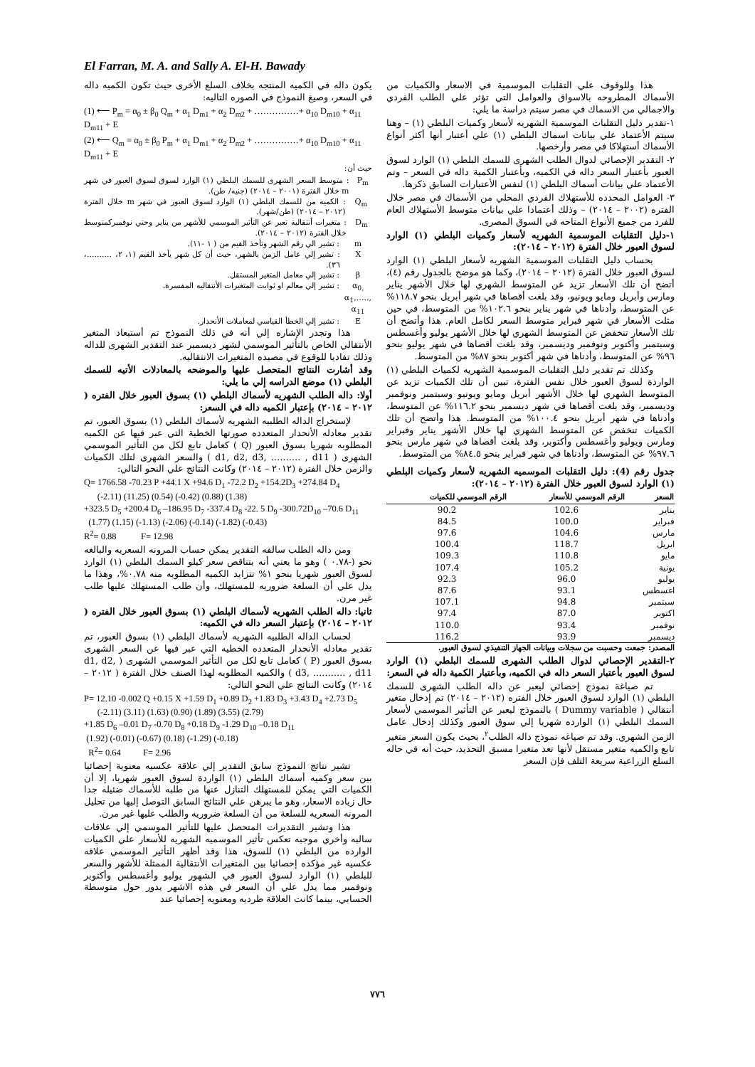El Farran, M. A. and Sally A. El-H. Bawady
هذا وللوقوف علي التقلبات الموسمية في الاسعار والكميات من الأسماك المطروحه بالاسواق والعوامل التي تؤثر علي الطلب الفردي والاجمالي من الاسماك في مصر سيتم دراسة ما يلي:
١-تقدير دليل التقلبات الموسمية الشهريه لأسعار وكميات البلطي (١) – وهنا سيتم الأعتماد علي بيانات اسماك البلطي (١) علي أعتبار أنها أكثر أنواع الأسماك أستهلاكا في مصر وأرخصها.
٢- التقدير الإحصائي لدوال الطلب الشهرى للسمك البلطي (١) الوارد لسوق العبور بأعتبار السعر داله في الكميه، وبأعتبار الكمية داله في السعر – وتم الأعتماد علي بيانات أسماك البلطي (١) لنفس الأعتبارات السابق ذكرها.
٣- العوامل المحدده للأستهلاك الفردي المحلي من الأسماك في مصر خلال الفتره (٢٠٠٢ – ٢٠١٤) – وذلك أعتمادا علي بيانات متوسط الأستهلاك العام للفرد من جميع الأنواع المتاحه في السوق المصرى.
١-دليل التقلبات الموسمية الشهريه لأسعار وكميات البلطي (١) الوارد لسوق العبور خلال الفترة (٢٠١٢ – ٢٠١٤):
بحساب دليل التقلبات الموسمية الشهريه لأسعار البلطي (١) الوارد لسوق العبور خلال الفترة (٢٠١٢ – ٢٠١٤)، وكما هو موضح بالجدول رقم (٤)، أتضح أن تلك الأسعار تزيد عن المتوسط الشهري لها خلال الأشهر يناير ومارس وأبريل ومايو ويونيو، وقد بلغت أقصاها في شهر أبريل بنحو ١١٨.٧% عن المتوسط، وأدناها في شهر يناير بنحو ١٠٢.٦% من المتوسط، في حين مثلت الأسعار في شهر فبراير متوسط السعر لكامل العام. هذا وأتضح أن تلك الأسعار تنخفض عن المتوسط الشهري لها خلال الأشهر يوليو وأغسطس وسبتمبر وأكتوبر ونوفمبر وديسمبر، وقد بلغت أقصاها في شهر يوليو بنحو ٩٦% عن المتوسط، وأدناها في شهر أكتوبر بنحو ٨٧% من المتوسط.
وكذلك تم تقدير دليل التقلبات الموسمية الشهريه لكميات البلطي (١) الواردة لسوق العبور خلال نفس الفترة، تبين أن تلك الكميات تزيد عن المتوسط الشهري لها خلال الأشهر أبريل ومايو ويونيو وسبتمبر ونوفمبر وديسمبر، وقد بلغت أقصاها في شهر ديسمبر بنحو ١١٦.٢% عن المتوسط، وأدناها في شهر أبريل بنحو ١٠٠.٤% من المتوسط. هذا وأتضح أن تلك الكميات تنخفض عن المتوسط الشهري لها خلال الأشهر يناير وفبراير ومارس ويوليو وأغسطس وأكتوبر، وقد بلغت أقصاها في شهر مارس بنحو ٩٧.٦% عن المتوسط، وأدناها في شهر فبراير بنحو ٨٤.٥% من المتوسط.
جدول رقم (4): دليل التقلبات الموسميه الشهريه لأسعار وكميات البلطي (١) الوارد لسوق العبور خلال الفترة (٢٠١٢ – ٢٠١٤):
| السعر | الرقم الموسمي للأسعار | الرقم الموسمي للكميات |
| --- | --- | --- |
| يناير | 102.6 | 90.2 |
| فبراير | 100.0 | 84.5 |
| مارس | 104.6 | 97.6 |
| ابريل | 118.7 | 100.4 |
| مايو | 110.8 | 109.3 |
| يونية | 105.2 | 107.4 |
| يوليو | 96.0 | 92.3 |
| اغسطس | 93.1 | 87.6 |
| سبتمبر | 94.8 | 107.1 |
| اكتوبر | 87.0 | 97.4 |
| نوفمبر | 93.4 | 110.0 |
| ديسمبر | 93.9 | 116.2 |
المصدر: جمعت وحسبت من سجلات وبيانات الجهاز التنفيذي لسوق العبور.
٢-التقدير الإحصائي لدوال الطلب الشهرى للسمك البلطي (١) الوارد لسوق العبور بأعتبار السعر داله في الكميه، وبأعتبار الكمية داله في السعر:
تم صياغة نموذج إحصائي ليعبر عن داله الطلب الشهرى للسمك البلطي (١) الوارد لسوق العبور خلال الفتره (٢٠١٢ – ٢٠١٤) تم إدخال متغير أنتقالي ( Dummy variable ) بالنموذج ليعبر عن التأثير الموسمي لأسعار السمك البلطي (١) الوارده شهريا إلي سوق العبور وكذلك إدخال عامل الزمن الشهري. وقد تم صياغه نموذج داله الطلب<sup>٢</sup>، بحيث يكون السعر متغير تابع والكميه متغير مستقل لأنها تعد متغيرا مسبق التحديد، حيث أنه في حاله السلع الزراعية سريعة التلف فإن السعر
يكون داله في الكميه المنتجه بخلاف السلع الأخرى حيث تكون الكميه داله في السعر، وصيغ النموذج في الصوره التاليه:
(1) ⟵ P<sub>m</sub> = α<sub>0</sub> ± β<sub>0</sub> Q<sub>m</sub> + α<sub>1</sub> D<sub>m1</sub> + α<sub>2</sub> D<sub>m2</sub> + ……………+ α<sub>10</sub> D<sub>m10</sub> + α<sub>11</sub> D<sub>m11</sub> + E
(2) ⟵ Q<sub>m</sub> = α<sub>0</sub> ± β<sub>0</sub> P<sub>m</sub> + α<sub>1</sub> D<sub>m1</sub> + α<sub>2</sub> D<sub>m2</sub> + ……………+ α<sub>10</sub> D<sub>m10</sub> + α<sub>11</sub> D<sub>m11</sub> + E
حيث أن:
P<sub>m</sub> : متوسط السعر الشهرى للسمك البلطي (١) الوارد لسوق لسوق العبور في شهر m خلال الفترة (٢٠٠١ – ٢٠١٤) (جنيه/ طن).
Q<sub>m</sub> : الكميه من للسمك البلطي (١) الوارد لسوق العبور في شهر m خلال الفترة (٢٠١٢ – ٢٠١٤) (طن/شهر).
D<sub>m</sub> : متغيرات أنتقالية تعبر عن التأثير الموسمي للأشهر من يناير وحتي نوفمبركمتوسط خلال الفترة (٢٠١٢ – ٢٠١٤).
m : تشير الي رقم الشهر وتأخذ القيم من ( ١ -١١).
X : تشير إلي عامل الزمن بالشهر، حيث أن كل شهر يأخذ القيم (١، ٢، ..........، ٣٦).
β : تشير إلي معامل المتغير المستقل.
α<sub>0,</sub> α<sub>1</sub>,….., α<sub>11</sub>
: تشير إلي معالم او ثوابت المتغيرات الأنتقاليه المفسرة.
E : تشير إلي الخطأ القياسي لمعاملات الأنحدار.
هذا وتجدر الإشاره إلي أنه في ذلك النموذج تم أستبعاد المتغير الأنتقالي الخاص بالتأثير الموسمي لشهر ديسمبر عند التقدير الشهرى للداله وذلك تفاديا للوقوع في مصيده المتغيرات الانتقاليه.
وقد أشارت النتائج المتحصل عليها والموضحه بالمعادلات الأتيه للسمك البلطي (١) موضع الدراسه إلي ما يلي:
أولا: داله الطلب الشهريه لأسماك البلطي (١) بسوق العبور خلال الفتره ( ٢٠١٢ – ٢٠١٤) بإعتبار الكميه داله في السعر:
لإستخراج الداله الطلبيه الشهريه لأسماك البلطي (١) بسوق العبور، تم تقدير معادله الأنحدار المتعدده صورتها الخطية التي عبر فيها عن الكميه المطلوبه شهريا بسوق العبور (Q ) كعامل تابع لكل من التأثير الموسمي الشهرى ( d1, d2, d3, ………. , d11 ) والسعر الشهرى لتلك الكميات والزمن خلال الفترة (٢٠١٢ – ٢٠١٤) وكانت النتائج علي النحو التالي:
Q= 1766.58 -70.23 P +44.1 X +94.6 D<sub>1</sub> -72.2 D<sub>2</sub> +154.2D<sub>3</sub> +274.84 D<sub>4</sub>
(-2.11) (11.25) (0.54) (-0.42) (0.88) (1.38)
+323.5 D<sub>5</sub> +200.4 D<sub>6</sub> –186.95 D<sub>7</sub> -337.4 D<sub>8</sub> -22. 5 D<sub>9</sub> -300.72D<sub>10</sub> –70.6 D<sub>11</sub>
(1.77) (1.15) (-1.13) (-2.06) (-0.14) (-1.82) (-0.43)
R<sup>2</sup>= 0.88 F= 12.98
ومن داله الطلب سالفه التقدير يمكن حساب المرونه السعريه والبالغه نحو (-٠.٧٨ ) وهو ما يعني أنه بتناقص سعر كيلو السمك البلطي (١) الوارد لسوق العبور شهريا بنحو ١% تتزايد الكميه المطلوبه منه ٠.٧٨%، وهذا ما يدل علي أن السلعة ضروريه للمستهلك، وأن طلب المستهلك عليها طلب غير مرن.
ثانيا: داله الطلب الشهريه لأسماك البلطي (١) بسوق العبور خلال الفتره ( ٢٠١٢ – ٢٠١٤) بإعتبار السعر داله في الكميه:
لحساب الداله الطلبيه الشهريه لأسماك البلطي (١) بسوق العبور، تم تقدير معادله الأنحدار المتعدده الخطيه التي عبر فيها عن السعر الشهرى بسوق العبور (P ) كعامل تابع لكل من التأثير الموسمي الشهرى ( d1, d2, d3, ……….. , d11 ) والكميه المطلوبه لهذا الصنف خلال الفترة ( ٢٠١٢ – ٢٠١٤) وكانت النتائج علي النحو التالي:
P= 12.10 -0.002 Q +0.15 X +1.59 D<sub>1</sub> +0.89 D<sub>2</sub> +1.83 D<sub>3</sub> +3.43 D<sub>4</sub> +2.73 D<sub>5</sub>
(-2.11) (3.11) (1.63) (0.90) (1.89) (3.55) (2.79)
+1.85 D<sub>6</sub> –0.01 D<sub>7</sub> -0.70 D<sub>8</sub> +0.18 D<sub>9</sub> -1.29 D<sub>10</sub> –0.18 D<sub>11</sub>
(1.92) (-0.01) (-0.67) (0.18) (-1.29) (-0.18)
R<sup>2</sup>= 0.64 F= 2.96
تشير نتائج النموذج سابق التقدير إلي علاقة عكسيه معنوية إحصائيا بين سعر وكميه أسماك البلطي (١) الواردة لسوق العبور شهريا، إلا أن الكميات التي يمكن للمستهلك التنازل عنها من طلبه للأسماك ضئيله جدا حال زياده الاسعار، وهو ما يبرهن علي النتائج السابق التوصل إليها من تحليل المرونه السعريه للسلعة من أن السلعة ضروريه والطلب عليها غير مرن.
هذا وتشير التقديرات المتحصل عليها للتأثير الموسمي إلي علاقات سالبه وأخري موجبه تعكس تأثير الموسميه الشهريه للأسعار علي الكميات الوارده من البلطي (١) للسوق، هذا وقد أظهر التأثير الموسمي علاقه عكسيه غير مؤكده إحصائيا بين المتغيرات الأنتقالية الممثلة للأشهر والسعر للبلطي (١) الوارد لسوق العبور في الشهور يوليو وأغسطس وأكتوبر ونوفمبر مما يدل علي أن السعر في هذه الاشهر يدور حول متوسطة الحسابي، بينما كانت العلاقة طرديه ومعنويه إحصائيا عند
٧٧٦